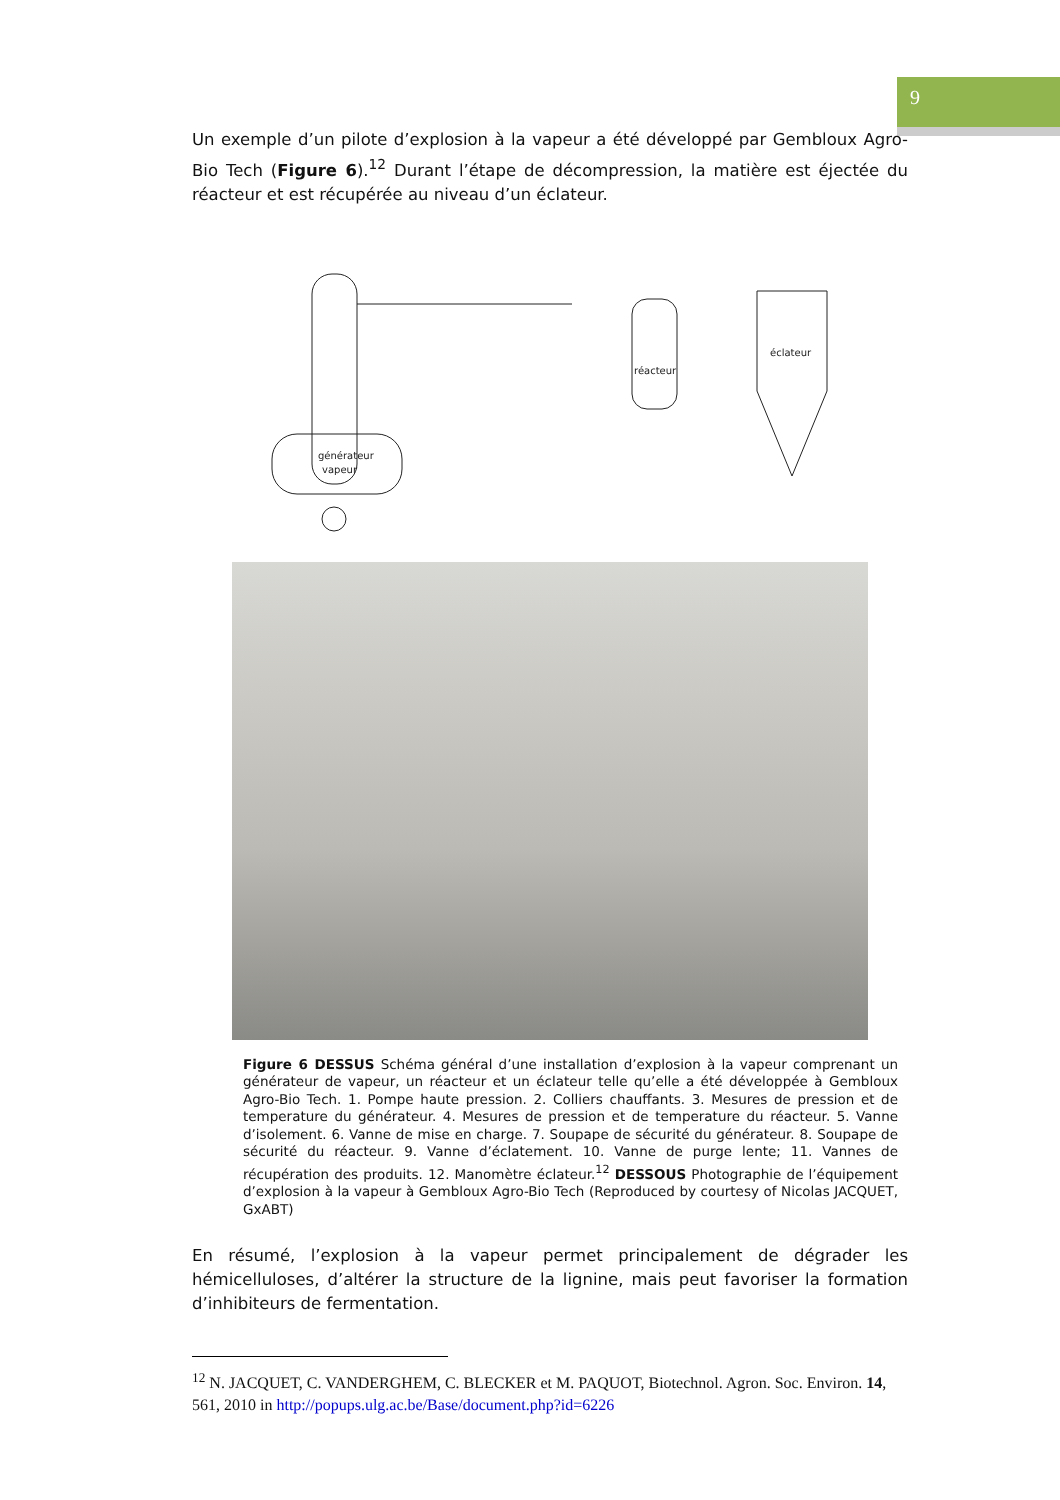9
Un exemple d’un pilote d’explosion à la vapeur a été développé par Gembloux Agro-Bio Tech (Figure 6).<sup>12</sup> Durant l’étape de décompression, la matière est éjectée du réacteur et est récupérée au niveau d’un éclateur.
générateur
vapeur
réacteur
éclateur
Figure 6 DESSUS Schéma général d’une installation d’explosion à la vapeur comprenant un générateur de vapeur, un réacteur et un éclateur telle qu’elle a été développée à Gembloux Agro-Bio Tech. 1. Pompe haute pression. 2. Colliers chauffants. 3. Mesures de pression et de temperature du générateur. 4. Mesures de pression et de temperature du réacteur. 5. Vanne d’isolement. 6. Vanne de mise en charge. 7. Soupape de sécurité du générateur. 8. Soupape de sécurité du réacteur. 9. Vanne d’éclatement. 10. Vanne de purge lente; 11. Vannes de récupération des produits. 12. Manomètre éclateur.<sup>12</sup> DESSOUS Photographie de l’équipement d’explosion à la vapeur à Gembloux Agro-Bio Tech (Reproduced by courtesy of Nicolas JACQUET, GxABT)
En résumé, l’explosion à la vapeur permet principalement de dégrader les hémicelluloses, d’altérer la structure de la lignine, mais peut favoriser la formation d’inhibiteurs de fermentation.
<sup>12</sup> N. JACQUET, C. VANDERGHEM, C. BLECKER et M. PAQUOT, Biotechnol. Agron. Soc. Environ. 14, 561, 2010 in http://popups.ulg.ac.be/Base/document.php?id=6226